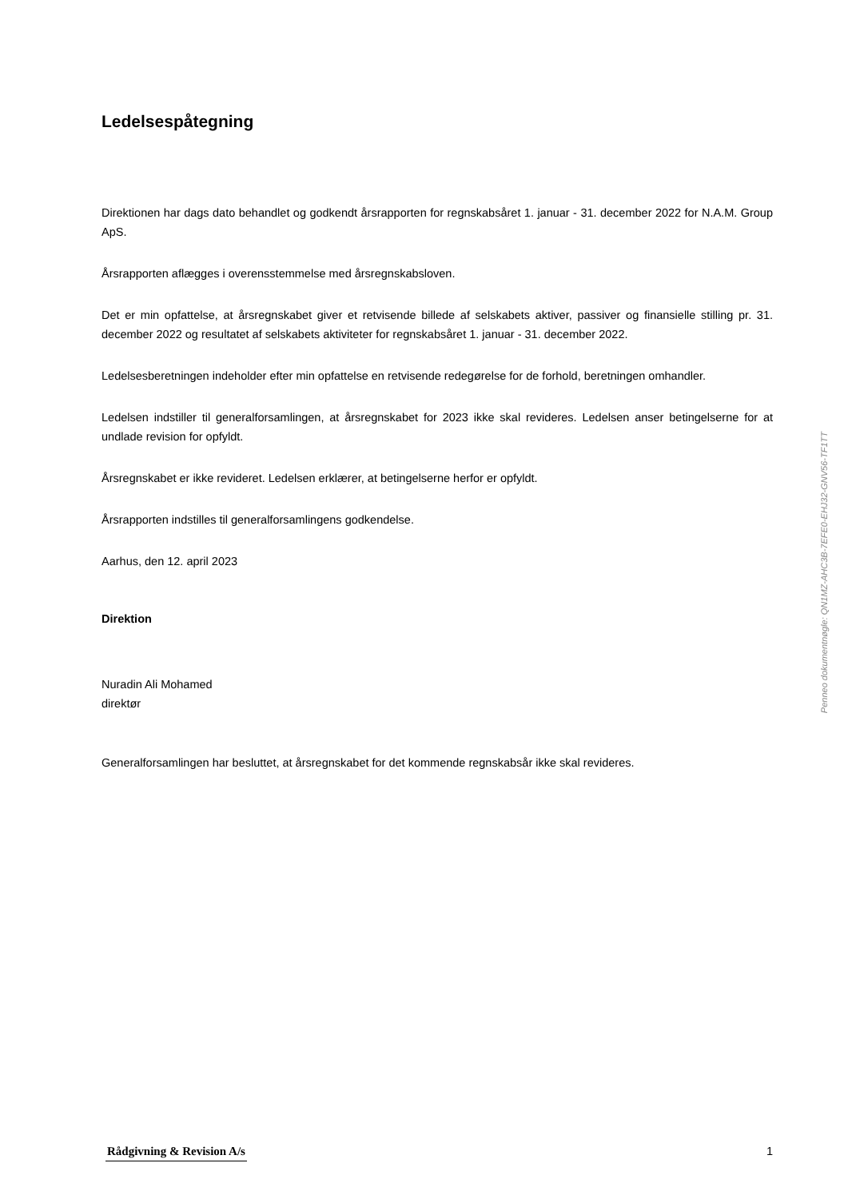Ledelsespåtegning
Direktionen har dags dato behandlet og godkendt årsrapporten for regnskabsåret 1. januar - 31. december 2022 for N.A.M. Group ApS.
Årsrapporten aflægges i overensstemmelse med årsregnskabsloven.
Det er min opfattelse, at årsregnskabet giver et retvisende billede af selskabets aktiver, passiver og finansielle stilling pr. 31. december 2022 og resultatet af selskabets aktiviteter for regnskabsåret 1. januar - 31. december 2022.
Ledelsesberetningen indeholder efter min opfattelse en retvisende redegørelse for de forhold, beretningen omhandler.
Ledelsen indstiller til generalforsamlingen, at årsregnskabet for 2023 ikke skal revideres. Ledelsen anser betingelserne for at undlade revision for opfyldt.
Årsregnskabet er ikke revideret. Ledelsen erklærer, at betingelserne herfor er opfyldt.
Årsrapporten indstilles til generalforsamlingens godkendelse.
Aarhus, den 12. april 2023
Direktion
Nuradin Ali Mohamed
direktør
Generalforsamlingen har besluttet, at årsregnskabet for det kommende regnskabsår ikke skal revideres.
Penneo dokumentnøgle: QN1MZ-AHC3B-7EFE0-EHJ32-GNV56-TF1TT
Rådgivning & Revision A/s 1